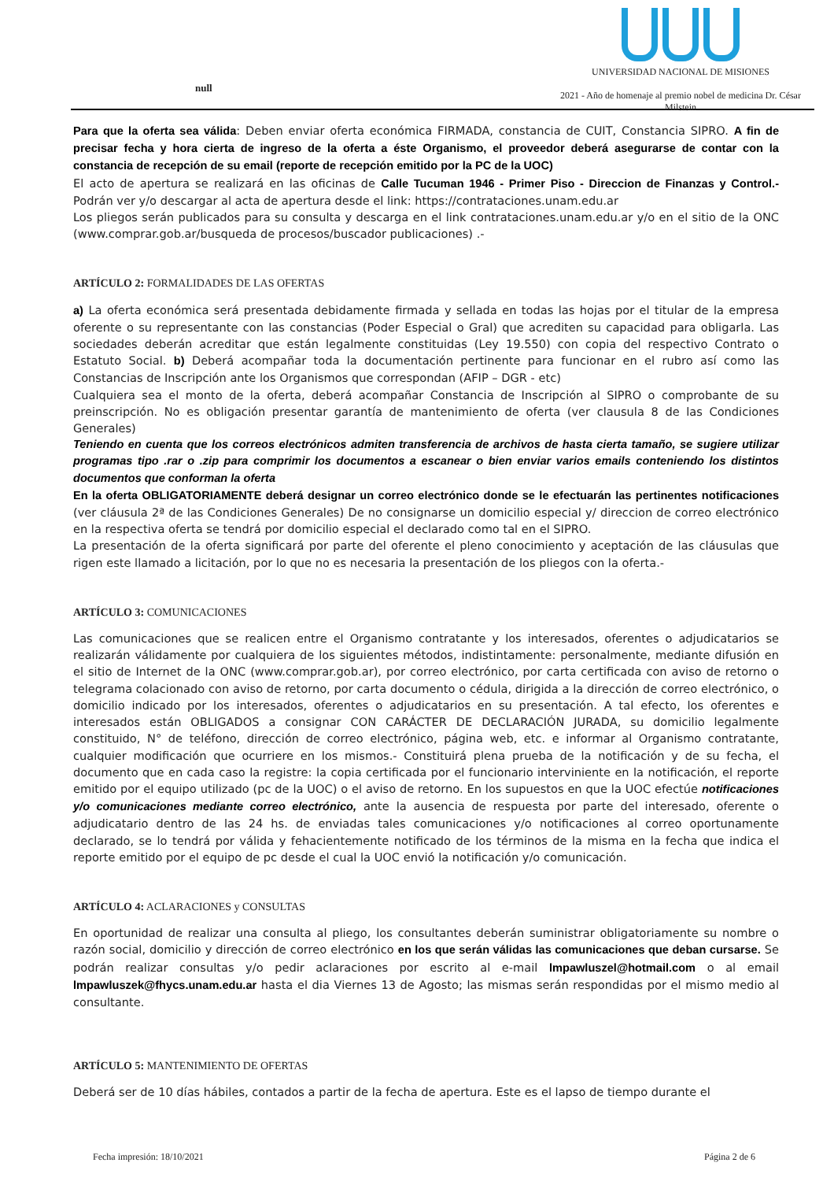null
UNIVERSIDAD NACIONAL DE MISIONES
2021 - Año de homenaje al premio nobel de medicina Dr. César Milstein
Para que la oferta sea válida: Deben enviar oferta económica FIRMADA, constancia de CUIT, Constancia SIPRO. A fin de precisar fecha y hora cierta de ingreso de la oferta a éste Organismo, el proveedor deberá asegurarse de contar con la constancia de recepción de su email (reporte de recepción emitido por la PC de la UOC)
El acto de apertura se realizará en las oficinas de Calle Tucuman 1946 - Primer Piso - Direccion de Finanzas y Control.- Podrán ver y/o descargar al acta de apertura desde el link: https://contrataciones.unam.edu.ar
Los pliegos serán publicados para su consulta y descarga en el link contrataciones.unam.edu.ar y/o en el sitio de la ONC (www.comprar.gob.ar/busqueda de procesos/buscador publicaciones) .-
ARTÍCULO 2: FORMALIDADES DE LAS OFERTAS
a) La oferta económica será presentada debidamente firmada y sellada en todas las hojas por el titular de la empresa oferente o su representante con las constancias (Poder Especial o Gral) que acrediten su capacidad para obligarla. Las sociedades deberán acreditar que están legalmente constituidas (Ley 19.550) con copia del respectivo Contrato o Estatuto Social. b) Deberá acompañar toda la documentación pertinente para funcionar en el rubro así como las Constancias de Inscripción ante los Organismos que correspondan (AFIP – DGR - etc)
Cualquiera sea el monto de la oferta, deberá acompañar Constancia de Inscripción al SIPRO o comprobante de su preinscripción. No es obligación presentar garantía de mantenimiento de oferta (ver clausula 8 de las Condiciones Generales)
Teniendo en cuenta que los correos electrónicos admiten transferencia de archivos de hasta cierta tamaño, se sugiere utilizar programas tipo .rar o .zip para comprimir los documentos a escanear o bien enviar varios emails conteniendo los distintos documentos que conforman la oferta
En la oferta OBLIGATORIAMENTE deberá designar un correo electrónico donde se le efectuarán las pertinentes notificaciones (ver cláusula 2ª de las Condiciones Generales) De no consignarse un domicilio especial y/ direccion de correo electrónico en la respectiva oferta se tendrá por domicilio especial el declarado como tal en el SIPRO.
La presentación de la oferta significará por parte del oferente el pleno conocimiento y aceptación de las cláusulas que rigen este llamado a licitación, por lo que no es necesaria la presentación de los pliegos con la oferta.-
ARTÍCULO 3: COMUNICACIONES
Las comunicaciones que se realicen entre el Organismo contratante y los interesados, oferentes o adjudicatarios se realizarán válidamente por cualquiera de los siguientes métodos, indistintamente: personalmente, mediante difusión en el sitio de Internet de la ONC (www.comprar.gob.ar), por correo electrónico, por carta certificada con aviso de retorno o telegrama colacionado con aviso de retorno, por carta documento o cédula, dirigida a la dirección de correo electrónico, o domicilio indicado por los interesados, oferentes o adjudicatarios en su presentación. A tal efecto, los oferentes e interesados están OBLIGADOS a consignar CON CARÁCTER DE DECLARACIÓN JURADA, su domicilio legalmente constituido, N° de teléfono, dirección de correo electrónico, página web, etc. e informar al Organismo contratante, cualquier modificación que ocurriere en los mismos.- Constituirá plena prueba de la notificación y de su fecha, el documento que en cada caso la registre: la copia certificada por el funcionario interviniente en la notificación, el reporte emitido por el equipo utilizado (pc de la UOC) o el aviso de retorno. En los supuestos en que la UOC efectúe notificaciones y/o comunicaciones mediante correo electrónico, ante la ausencia de respuesta por parte del interesado, oferente o adjudicatario dentro de las 24 hs. de enviadas tales comunicaciones y/o notificaciones al correo oportunamente declarado, se lo tendrá por válida y fehacientemente notificado de los términos de la misma en la fecha que indica el reporte emitido por el equipo de pc desde el cual la UOC envió la notificación y/o comunicación.
ARTÍCULO 4: ACLARACIONES y CONSULTAS
En oportunidad de realizar una consulta al pliego, los consultantes deberán suministrar obligatoriamente su nombre o razón social, domicilio y dirección de correo electrónico en los que serán válidas las comunicaciones que deban cursarse. Se podrán realizar consultas y/o pedir aclaraciones por escrito al e-mail lmpawluszel@hotmail.com o al email lmpawluszek@fhycs.unam.edu.ar hasta el dia Viernes 13 de Agosto; las mismas serán respondidas por el mismo medio al consultante.
ARTÍCULO 5: MANTENIMIENTO DE OFERTAS
Deberá ser de 10 días hábiles, contados a partir de la fecha de apertura. Este es el lapso de tiempo durante el
Fecha impresión: 18/10/2021 Página 2 de 6